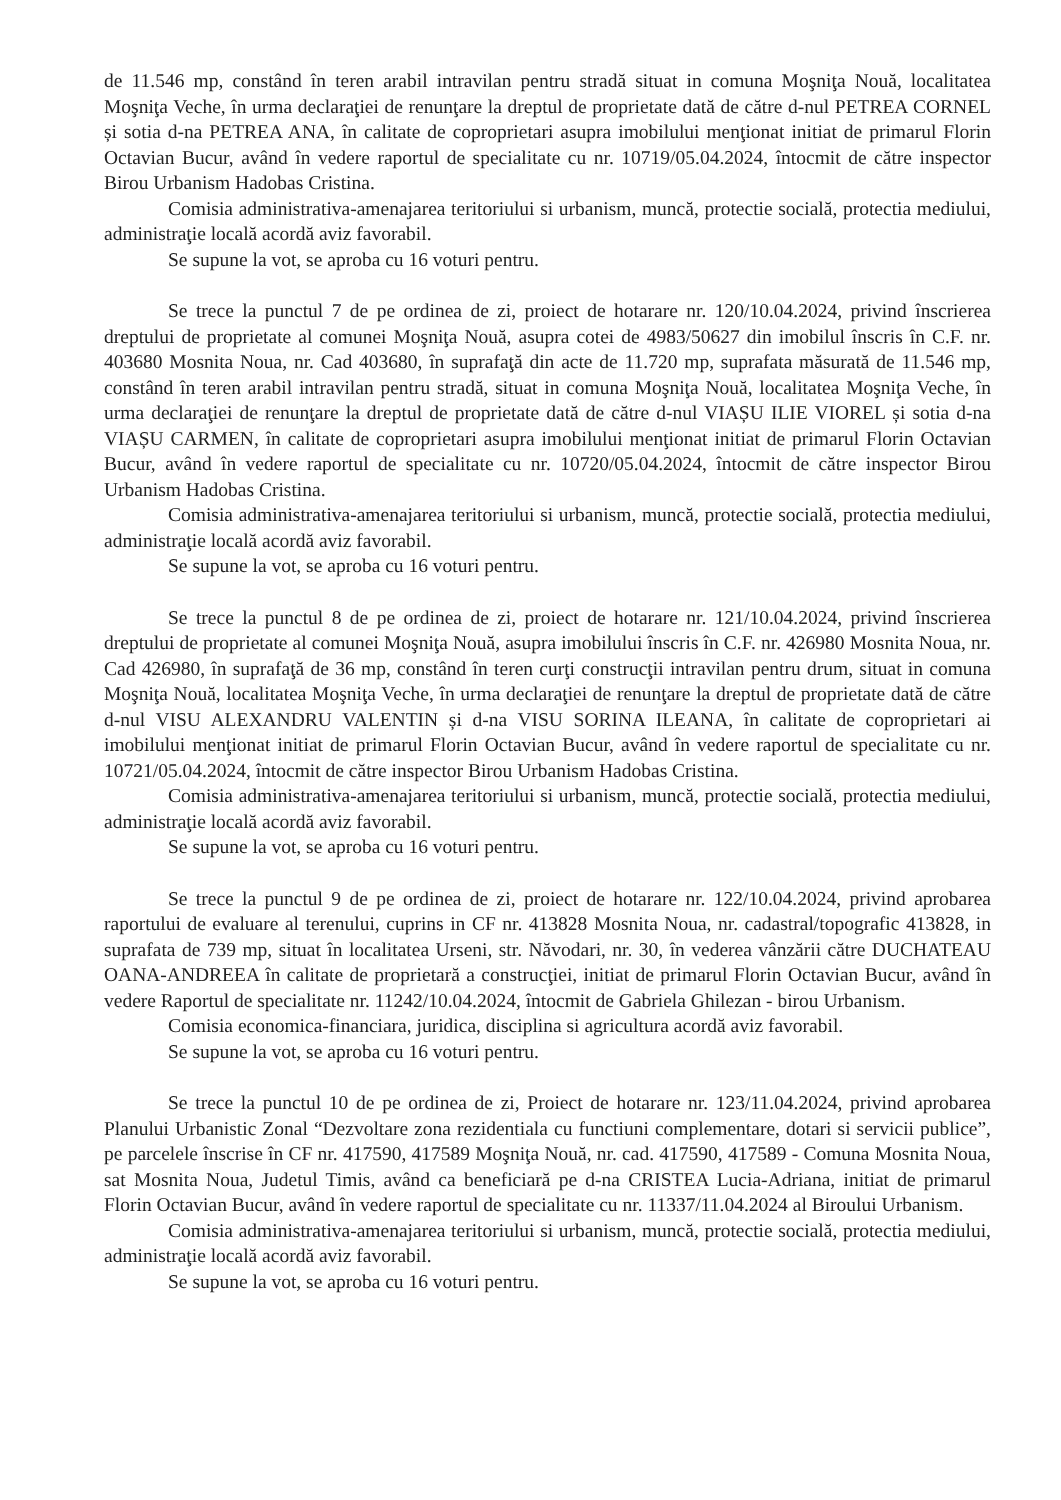de 11.546 mp, constând în teren arabil intravilan pentru stradă situat in comuna Moşniţa Nouă, localitatea Moşniţa Veche, în urma declaraţiei de renunţare la dreptul de proprietate dată de către d-nul PETREA CORNEL și sotia d-na PETREA ANA, în calitate de coproprietari asupra imobilului menţionat initiat de primarul Florin Octavian Bucur, având în vedere raportul de specialitate cu nr. 10719/05.04.2024, întocmit de către inspector Birou Urbanism Hadobas Cristina.
Comisia administrativa-amenajarea teritoriului si urbanism, muncă, protectie socială, protectia mediului, administraţie locală acordă aviz favorabil.
Se supune la vot, se aproba cu 16 voturi pentru.
Se trece la punctul 7 de pe ordinea de zi, proiect de hotarare nr. 120/10.04.2024, privind înscrierea dreptului de proprietate al comunei Moşniţa Nouă, asupra cotei de 4983/50627 din imobilul înscris în C.F. nr. 403680 Mosnita Noua, nr. Cad 403680, în suprafaţă din acte de 11.720 mp, suprafata măsurată de 11.546 mp, constând în teren arabil intravilan pentru stradă, situat in comuna Moşniţa Nouă, localitatea Moşniţa Veche, în urma declaraţiei de renunţare la dreptul de proprietate dată de către d-nul VIAȘU ILIE VIOREL și sotia d-na VIAȘU CARMEN, în calitate de coproprietari asupra imobilului menţionat initiat de primarul Florin Octavian Bucur, având în vedere raportul de specialitate cu nr. 10720/05.04.2024, întocmit de către inspector Birou Urbanism Hadobas Cristina.
Comisia administrativa-amenajarea teritoriului si urbanism, muncă, protectie socială, protectia mediului, administraţie locală acordă aviz favorabil.
Se supune la vot, se aproba cu 16 voturi pentru.
Se trece la punctul 8 de pe ordinea de zi, proiect de hotarare nr. 121/10.04.2024, privind înscrierea dreptului de proprietate al comunei Moşniţa Nouă, asupra imobilului înscris în C.F. nr. 426980 Mosnita Noua, nr. Cad 426980, în suprafaţă de 36 mp, constând în teren curţi construcţii intravilan pentru drum, situat in comuna Moşniţa Nouă, localitatea Moşniţa Veche, în urma declaraţiei de renunţare la dreptul de proprietate dată de către d-nul VISU ALEXANDRU VALENTIN și d-na VISU SORINA ILEANA, în calitate de coproprietari ai imobilului menţionat initiat de primarul Florin Octavian Bucur, având în vedere raportul de specialitate cu nr. 10721/05.04.2024, întocmit de către inspector Birou Urbanism Hadobas Cristina.
Comisia administrativa-amenajarea teritoriului si urbanism, muncă, protectie socială, protectia mediului, administraţie locală acordă aviz favorabil.
Se supune la vot, se aproba cu 16 voturi pentru.
Se trece la punctul 9 de pe ordinea de zi, proiect de hotarare nr. 122/10.04.2024, privind aprobarea raportului de evaluare al terenului, cuprins in CF nr. 413828 Mosnita Noua, nr. cadastral/topografic 413828, in suprafata de 739 mp, situat în localitatea Urseni, str. Năvodari, nr. 30, în vederea vânzării către DUCHATEAU OANA-ANDREEA în calitate de proprietară a construcţiei, initiat de primarul Florin Octavian Bucur, având în vedere Raportul de specialitate nr. 11242/10.04.2024, întocmit de Gabriela Ghilezan - birou Urbanism.
Comisia economica-financiara, juridica, disciplina si agricultura acordă aviz favorabil.
Se supune la vot, se aproba cu 16 voturi pentru.
Se trece la punctul 10 de pe ordinea de zi, Proiect de hotarare nr. 123/11.04.2024, privind aprobarea Planului Urbanistic Zonal “Dezvoltare zona rezidentiala cu functiuni complementare, dotari si servicii publice”, pe parcelele înscrise în CF nr. 417590, 417589 Moşniţa Nouă, nr. cad. 417590, 417589 - Comuna Mosnita Noua, sat Mosnita Noua, Judetul Timis, având ca beneficiară pe d-na CRISTEA Lucia-Adriana, initiat de primarul Florin Octavian Bucur, având în vedere raportul de specialitate cu nr. 11337/11.04.2024 al Biroului Urbanism.
Comisia administrativa-amenajarea teritoriului si urbanism, muncă, protectie socială, protectia mediului, administraţie locală acordă aviz favorabil.
Se supune la vot, se aproba cu 16 voturi pentru.